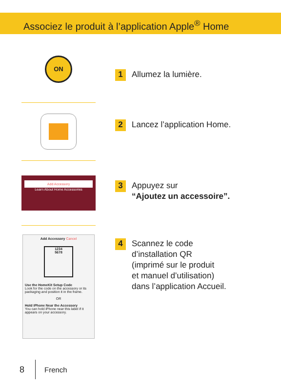Associez le produit à l’application Apple<sup>®</sup> Home
ON
1 Allumez la lumière.
2 Lancez l’application Home.
Add Accessory
Learn About Home Accessories
3 Appuyez sur
“Ajoutez un accessoire”.
Add Accessory Cancel
1234
5678
Use the HomeKit Setup Code
Look for the code on the accessory or its packaging and position it in the frame.
OR
Hold iPhone Near the Accessory
You can hold iPhone near this label if it appears on your accessory.
4 Scannez le code
d’installation QR
(imprimé sur le produit
et manuel d’utilisation)
dans l’application Accueil.
8 French